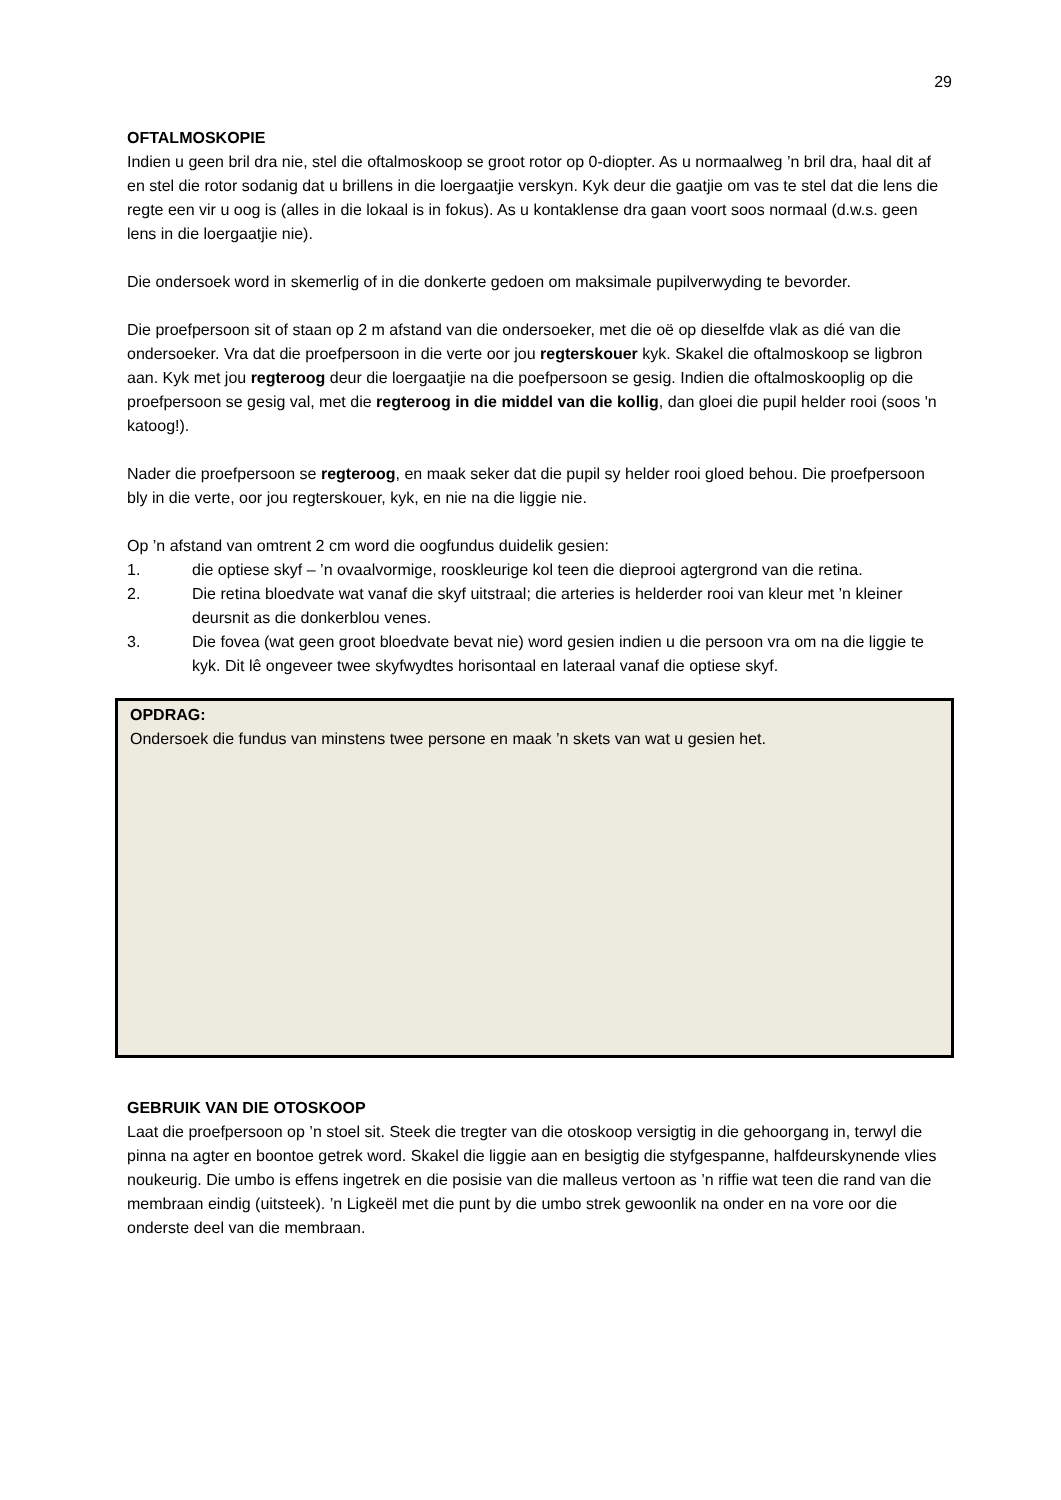29
OFTALMOSKOPIE
Indien u geen bril dra nie, stel die oftalmoskoop se groot rotor op 0-diopter. As u normaalweg ’n bril dra, haal dit af en stel die rotor sodanig dat u brillens in die loergaatjie verskyn. Kyk deur die gaatjie om vas te stel dat die lens die regte een vir u oog is (alles in die lokaal is in fokus). As u kontaklense dra gaan voort soos normaal (d.w.s. geen lens in die loergaatjie nie).
Die ondersoek word in skemerlig of in die donkerte gedoen om maksimale pupilverwyding te bevorder.
Die proefpersoon sit of staan op 2 m afstand van die ondersoeker, met die oë op dieselfde vlak as dié van die ondersoeker. Vra dat die proefpersoon in die verte oor jou regterskouer kyk. Skakel die oftalmoskoop se ligbron aan. Kyk met jou regteroog deur die loergaatjie na die poefpersoon se gesig. Indien die oftalmoskooplig op die proefpersoon se gesig val, met die regteroog in die middel van die kollig, dan gloei die pupil helder rooi (soos 'n katoog!).
Nader die proefpersoon se regteroog, en maak seker dat die pupil sy helder rooi gloed behou. Die proefpersoon bly in die verte, oor jou regterskouer, kyk, en nie na die liggie nie.
Op ’n afstand van omtrent 2 cm word die oogfundus duidelik gesien:
1. die optiese skyf – ’n ovaalvormige, rooskleurige kol teen die dieprooi agtergrond van die retina.
2. Die retina bloedvate wat vanaf die skyf uitstraal; die arteries is helderder rooi van kleur met ’n kleiner deursnit as die donkerblou venes.
3. Die fovea (wat geen groot bloedvate bevat nie) word gesien indien u die persoon vra om na die liggie te kyk. Dit lê ongeveer twee skyfwydtes horisontaal en lateraal vanaf die optiese skyf.
OPDRAG:
Ondersoek die fundus van minstens twee persone en maak ’n skets van wat u gesien het.
GEBRUIK VAN DIE OTOSKOOP
Laat die proefpersoon op ’n stoel sit. Steek die tregter van die otoskoop versigtig in die gehoorgang in, terwyl die pinna na agter en boontoe getrek word. Skakel die liggie aan en besigtig die styfgespanne, halfdeurskynende vlies noukeurig. Die umbo is effens ingetrek en die posisie van die malleus vertoon as ’n riffie wat teen die rand van die membraan eindig (uitsteek). ’n Ligkeël met die punt by die umbo strek gewoonlik na onder en na vore oor die onderste deel van die membraan.